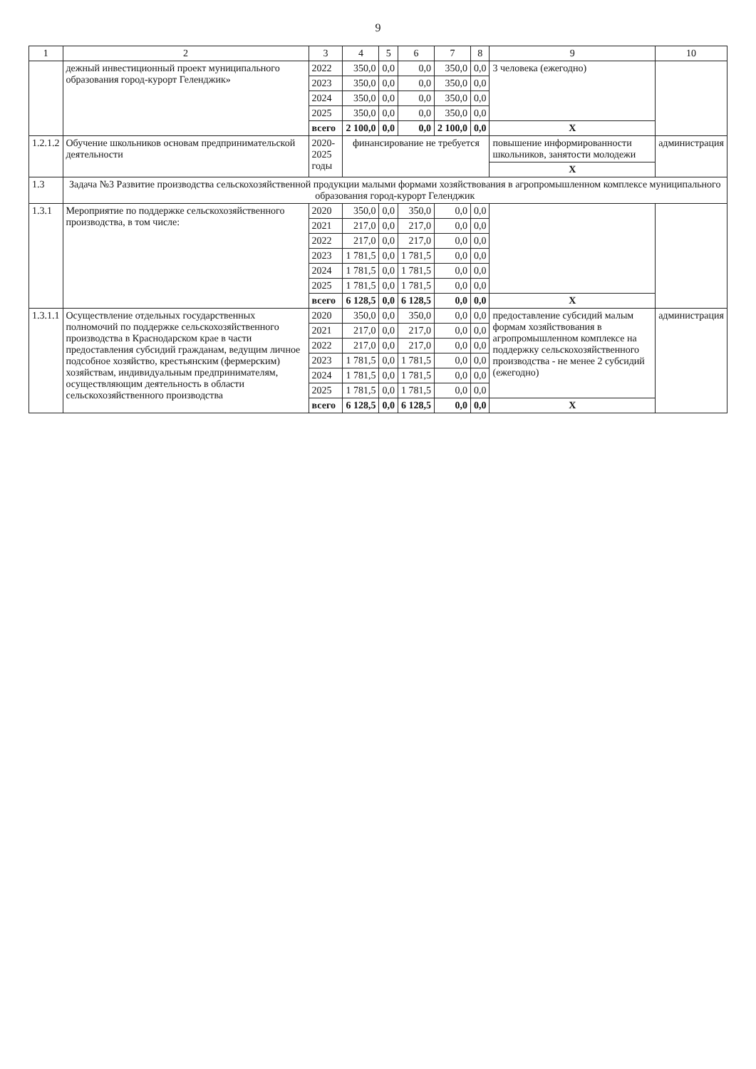9
| 1 | 2 | 3 | 4 | 5 | 6 | 7 | 8 | 9 | 10 |
| --- | --- | --- | --- | --- | --- | --- | --- | --- | --- |
| | дежный инвестиционный проект муниципального образования город-курорт Геленджик» | 2022 | 350,0 | 0,0 | 0,0 | 350,0 | 0,0 | 3 человека (ежегодно) | |
| | | 2023 | 350,0 | 0,0 | 0,0 | 350,0 | 0,0 | | |
| | | 2024 | 350,0 | 0,0 | 0,0 | 350,0 | 0,0 | | |
| | | 2025 | 350,0 | 0,0 | 0,0 | 350,0 | 0,0 | | |
| | | всего | 2 100,0 | 0,0 | 0,0 | 2 100,0 | 0,0 | X | |
| 1.2.1.2 | Обучение школьников основам предпринимательской деятельности | 2020-2025 годы | финансирование не требуется | | | | | повышение информированности школьников, занятости молодежи | администрация |
| | | | | | | | | X | |
| 1.3 | Задача №3 Развитие производства сельскохозяйственной продукции малыми формами хозяйствования в агропромышленном комплексе муниципального образования город-курорт Геленджик | | | | | | | | |
| 1.3.1 | Мероприятие по поддержке сельскохозяйственного производства, в том числе: | 2020 | 350,0 | 0,0 | 350,0 | 0,0 | 0,0 | | |
| | | 2021 | 217,0 | 0,0 | 217,0 | 0,0 | 0,0 | | |
| | | 2022 | 217,0 | 0,0 | 217,0 | 0,0 | 0,0 | | |
| | | 2023 | 1 781,5 | 0,0 | 1 781,5 | 0,0 | 0,0 | | |
| | | 2024 | 1 781,5 | 0,0 | 1 781,5 | 0,0 | 0,0 | | |
| | | 2025 | 1 781,5 | 0,0 | 1 781,5 | 0,0 | 0,0 | | |
| | | всего | 6 128,5 | 0,0 | 6 128,5 | 0,0 | 0,0 | X | |
| 1.3.1.1 | Осуществление отдельных государственных полномочий по поддержке сельскохозяйственного производства в Краснодарском крае в части предоставления субсидий гражданам, ведущим личное подсобное хозяйство, крестьянским (фермерским) хозяйствам, индивидуальным предпринимателям, осуществляющим деятельность в области сельскохозяйственного производства | 2020 | 350,0 | 0,0 | 350,0 | 0,0 | 0,0 | предоставление субсидий малым формам хозяйствования в агропромышленном комплексе на поддержку сельскохозяйственного производства - не менее 2 субсидий (ежегодно) | администрация |
| | | 2021 | 217,0 | 0,0 | 217,0 | 0,0 | 0,0 | | |
| | | 2022 | 217,0 | 0,0 | 217,0 | 0,0 | 0,0 | | |
| | | 2023 | 1 781,5 | 0,0 | 1 781,5 | 0,0 | 0,0 | | |
| | | 2024 | 1 781,5 | 0,0 | 1 781,5 | 0,0 | 0,0 | | |
| | | 2025 | 1 781,5 | 0,0 | 1 781,5 | 0,0 | 0,0 | | |
| | | всего | 6 128,5 | 0,0 | 6 128,5 | 0,0 | 0,0 | X | |